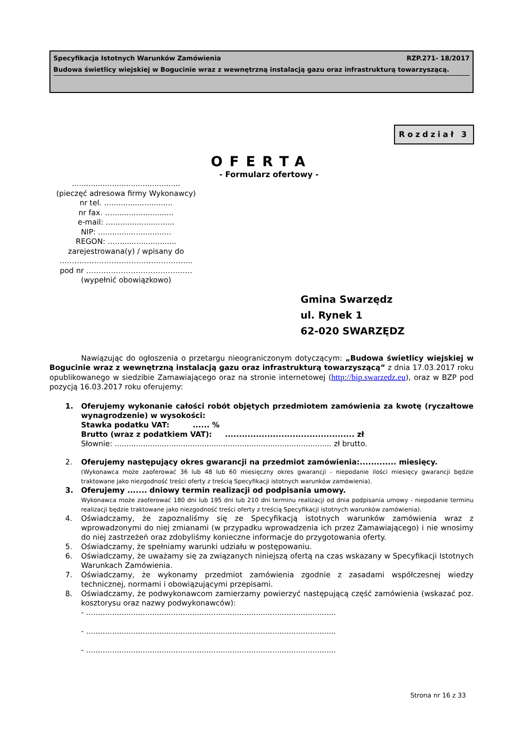Specyfikacja Istotnych Warunków Zamówienia RZP.271- 18/2017
Budowa świetlicy wiejskiej w Bogucinie wraz z wewnętrzną instalacją gazu oraz infrastrukturą towarzyszącą.
Rozdział 3
OFERTA
- Formularz ofertowy -
..............................................
(pieczęć adresowa firmy Wykonawcy)
nr tel. …..........................
nr fax. …..........................
e-mail: …..........................
NIP: ...............................
REGON: …..........................
zarejestrowana(y) / wpisany do
……………………………………………...
pod nr …………………………………….
(wypełnić obowiązkowo)
Gmina Swarzędz
ul. Rynek 1
62-020 SWARZĘDZ
Nawiązując do ogłoszenia o przetargu nieograniczonym dotyczącym: „Budowa świetlicy wiejskiej w Bogucinie wraz z wewnętrzną instalacją gazu oraz infrastrukturą towarzyszącą” z dnia 17.03.2017 roku opublikowanego w siedzibie Zamawiającego oraz na stronie internetowej (http://bip.swarzedz.eu), oraz w BZP pod pozycją 16.03.2017 roku oferujemy:
1. Oferujemy wykonanie całości robót objętych przedmiotem zamówienia za kwotę (ryczałtowe wynagrodzenie) w wysokości:
Stawka podatku VAT: ...... %
Brutto (wraz z podatkiem VAT): .............................................. zł
Słownie: ............................................................................................ zł brutto.
2. Oferujemy następujący okres gwarancji na przedmiot zamówienia:............. miesięcy.
(Wykonawca może zaoferować 36 lub 48 lub 60 miesięczny okres gwarancji - niepodanie ilości miesięcy gwarancji będzie traktowane jako niezgodność treści oferty z treścią Specyfikacji istotnych warunków zamówienia).
3. Oferujemy ....... dniowy termin realizacji od podpisania umowy.
Wykonawca może zaoferować 180 dni lub 195 dni lub 210 dni terminu realizacji od dnia podpisania umowy - niepodanie terminu realizacji będzie traktowane jako niezgodność treści oferty z treścią Specyfikacji istotnych warunków zamówienia).
4. Oświadczamy, że zapoznaliśmy się ze Specyfikacją istotnych warunków zamówienia wraz z wprowadzonymi do niej zmianami (w przypadku wprowadzenia ich przez Zamawiającego) i nie wnosimy do niej zastrzeżeń oraz zdobyliśmy konieczne informacje do przygotowania oferty.
5. Oświadczamy, że spełniamy warunki udziału w postępowaniu.
6. Oświadczamy, że uważamy się za związanych niniejszą ofertą na czas wskazany w Specyfikacji Istotnych Warunkach Zamówienia.
7. Oświadczamy, że wykonamy przedmiot zamówienia zgodnie z zasadami współczesnej wiedzy technicznej, normami i obowiązującymi przepisami.
8. Oświadczamy, że podwykonawcom zamierzamy powierzyć następującą część zamówienia (wskazać poz. kosztorysu oraz nazwy podwykonawców):
- ..........................................................................................................
- ..........................................................................................................
- ..........................................................................................................
Strona nr 16 z 33